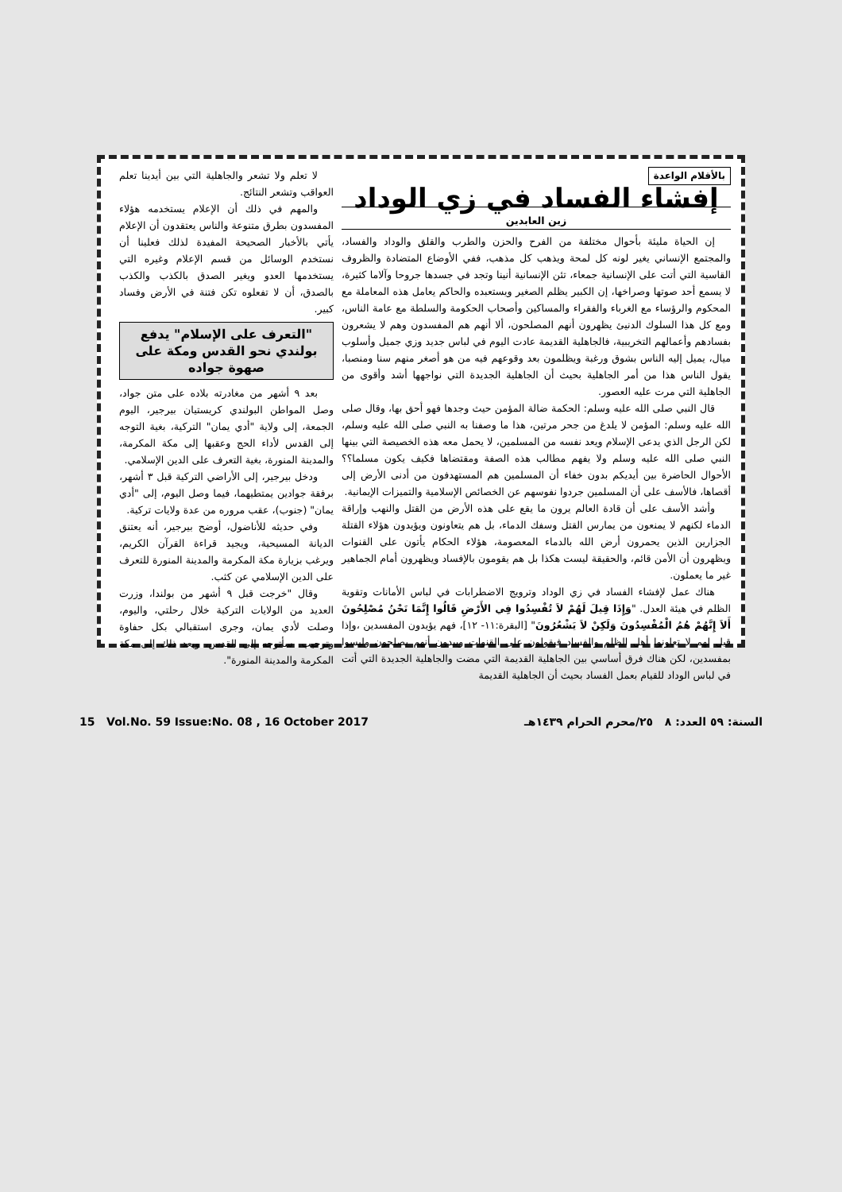بالأقلام الواعدة
إفشاء الفساد في زي الوداد
زين العابدين
إن الحياة مليئة بأحوال مختلفة من الفرح والحزن والطرب والقلق والوداد والفساد، والمجتمع الإنساني يغير لونه كل لمحة ويذهب كل مذهب، ففي الأوضاع المتضادة والظروف القاسية التي أتت على الإنسانية جمعاء، تئن الإنسانية أنينا وتجد في جسدها جروحا وآلاما كثيرة، لا يسمع أحد صوتها وصراخها، إن الكبير يظلم الصغير ويستعبده والحاكم يعامل هذه المعاملة مع المحكوم والرؤساء مع الغرباء والفقراء والمساكين وأصحاب الحكومة والسلطة مع عامة الناس، ومع كل هذا السلوك الدنيئ يظهرون أنهم المصلحون، ألا أنهم هم المفسدون وهم لا يشعرون بفسادهم وأعمالهم التخريبية، فالجاهلية القديمة عادت اليوم في لباس جديد وزي جميل وأسلوب ميال، يميل إليه الناس بشوق ورغبة ويظلمون بعد وقوعهم فيه من هو أصغر منهم سنا ومنصبا، يقول الناس هذا من أمر الجاهلية بحيث أن الجاهلية الجديدة التي نواجهها أشد وأقوى من الجاهلية التي مرت عليه العصور.
قال النبي صلى الله عليه وسلم: الحكمة ضالة المؤمن حيث وجدها فهو أحق بها، وقال صلى الله عليه وسلم: المؤمن لا يلدغ من جحر مرتين، هذا ما وصفنا به النبي صلى الله عليه وسلم، لكن الرجل الذي يدعى الإسلام ويعد نفسه من المسلمين، لا يحمل معه هذه الخصيصة التي بينها النبي صلى الله عليه وسلم ولا يفهم مطالب هذه الصفة ومقتضاها فكيف يكون مسلما؟؟ الأحوال الحاضرة بين أيديكم بدون خفاء أن المسلمين هم المستهدفون من أدنى الأرض إلى أقصاها، فالأسف على أن المسلمين جردوا نفوسهم عن الخصائص الإسلامية والتميزات الإيمانية.
وأشد الأسف على أن قادة العالم يرون ما يقع على هذه الأرض من القتل والنهب وإراقة الدماء لكنهم لا يمنعون من يمارس القتل وسفك الدماء، بل هم يتعاونون ويؤيدون هؤلاء القتلة الجزارين الذين يحمرون أرض الله بالدماء المعصومة، هؤلاء الحكام يأتون على القنوات ويظهرون أن الأمن قائم، والحقيقة ليست هكذا بل هم يقومون بالإفساد ويظهرون أمام الجماهير غير ما يعملون.
هناك عمل لإفشاء الفساد في زي الوداد وترويج الاضطرابات في لباس الأمانات وتقوية الظلم في هيئة العدل. "وَإِذَا قِيلَ لَهُمْ لاَ تُفْسِدُوا فِي الأَرْضِ قَالُوا إِنَّمَا نَحْنُ مُصْلِحُونَ أَلاَ إِنَّهُمْ هُمُ الْمُفْسِدُونَ وَلَكِنْ لاَ يَشْعُرُونَ" [البقرة:١١- ١٢]، فهم يؤيدون المفسدين ،وإذا قيل لهم لا تعاونوا أهل الظلم والفساد فيقولون على القنوات ويبدون أنهم يصلحون وليسوا بمفسدين، لكن هناك فرق أساسي بين الجاهلية القديمة التي مضت والجاهلية الجديدة التي أتت في لباس الوداد للقيام بعمل الفساد بحيث أن الجاهلية القديمة
لا تعلم ولا تشعر والجاهلية التي بين أيدينا تعلم العواقب وتشعر النتائج.
والمهم في ذلك أن الإعلام يستخدمه هؤلاء المفسدون بطرق متنوعة والناس يعتقدون أن الإعلام يأتي بالأخبار الصحيحة المفيدة لذلك فعلينا أن نستخدم الوسائل من قسم الإعلام وغيره التي يستخدمها العدو ويغير الصدق بالكذب والكذب بالصدق، أن لا تفعلوه تكن فتنة في الأرض وفساد كبير.
"التعرف على الإسلام" يدفع بولندي نحو القدس ومكة على صهوة جواده
بعد ٩ أشهر من مغادرته بلاده على متن جواد، وصل المواطن البولندي كريستيان بيرجير، اليوم الجمعة، إلى ولاية "أدي يمان" التركية، بغية التوجه إلى القدس لأداء الحج وعقبها إلى مكة المكرمة، والمدينة المنورة، بغية التعرف على الدين الإسلامي.
ودخل بيرجير، إلى الأراضي التركية قبل ٣ أشهر، برفقة جوادين يمتطيهما، فيما وصل اليوم، إلى "أدي يمان" (جنوب)، عقب مروره من عدة ولايات تركية.
وفي حديثه للأناضول، أوضح بيرجير، أنه يعتنق الديانة المسيحية، ويجيد قراءة القرآن الكريم، ويرغب بزيارة مكة المكرمة والمدينة المنورة للتعرف على الدين الإسلامي عن كثب.
وقال "خرجت قبل ٩ أشهر من بولندا، وزرت العديد من الولايات التركية خلال رحلتي، واليوم، وصلت لأدي يمان، وجرى استقبالي بكل حفاوة وترحيب. سأتوجه إلى القدس، وبعد ذلك إلى مكة المكرمة والمدينة المنورة".
15 Vol.No. 59 Issue:No. 08 , 16 October 2017 السنة: ٥٩ العدد: ٨ ٢٥/محرم الحرام ١٤٣٩هـ